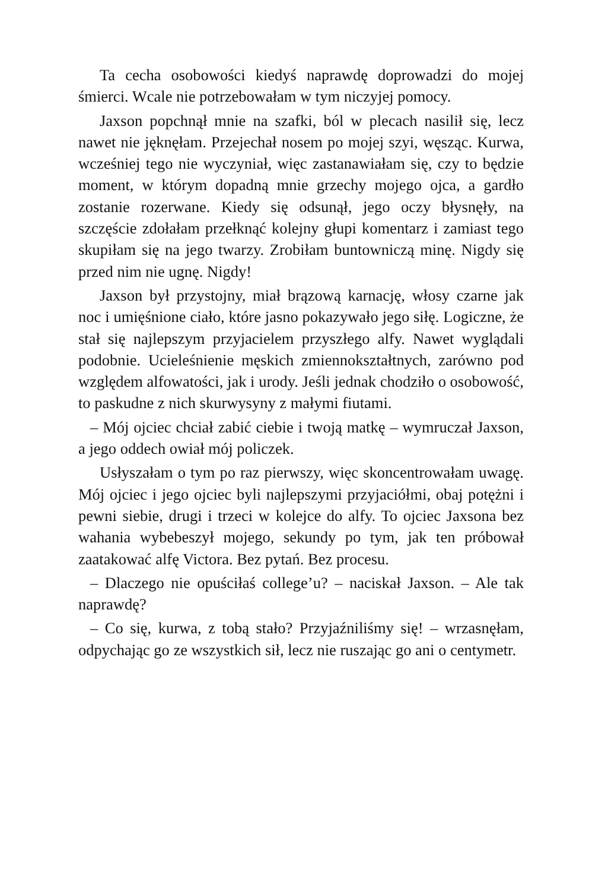Ta cecha osobowości kiedyś naprawdę doprowadzi do mojej śmierci. Wcale nie potrzebowałam w tym niczyjej pomocy.
Jaxson popchnął mnie na szafki, ból w plecach nasilił się, lecz nawet nie jęknęłam. Przejechał nosem po mojej szyi, węsząc. Kurwa, wcześniej tego nie wyczyniał, więc zastanawiałam się, czy to będzie moment, w którym dopadną mnie grzechy mojego ojca, a gardło zostanie rozerwane. Kiedy się odsunął, jego oczy błysnęły, na szczęście zdołałam przełknąć kolejny głupi komentarz i zamiast tego skupiłam się na jego twarzy. Zrobiłam buntowniczą minę. Nigdy się przed nim nie ugnę. Nigdy!
Jaxson był przystojny, miał brązową karnację, włosy czarne jak noc i umięśnione ciało, które jasno pokazywało jego siłę. Logiczne, że stał się najlepszym przyjacielem przyszłego alfy. Nawet wyglądali podobnie. Ucieleśnienie męskich zmiennokształtnych, zarówno pod względem alfowatości, jak i urody. Jeśli jednak chodziło o osobowość, to paskudne z nich skurwysyny z małymi fiutami.
– Mój ojciec chciał zabić ciebie i twoją matkę – wymruczał Jaxson, a jego oddech owiał mój policzek.
Usłyszałam o tym po raz pierwszy, więc skoncentrowałam uwagę. Mój ojciec i jego ojciec byli najlepszymi przyjaciółmi, obaj potężni i pewni siebie, drugi i trzeci w kolejce do alfy. To ojciec Jaxsona bez wahania wybebeszył mojego, sekundy po tym, jak ten próbował zaatakować alfę Victora. Bez pytań. Bez procesu.
– Dlaczego nie opuściłaś college’u? – naciskał Jaxson. – Ale tak naprawdę?
– Co się, kurwa, z tobą stało? Przyjaźniliśmy się! – wrzasnęłam, odpychając go ze wszystkich sił, lecz nie ruszając go ani o centymetr.